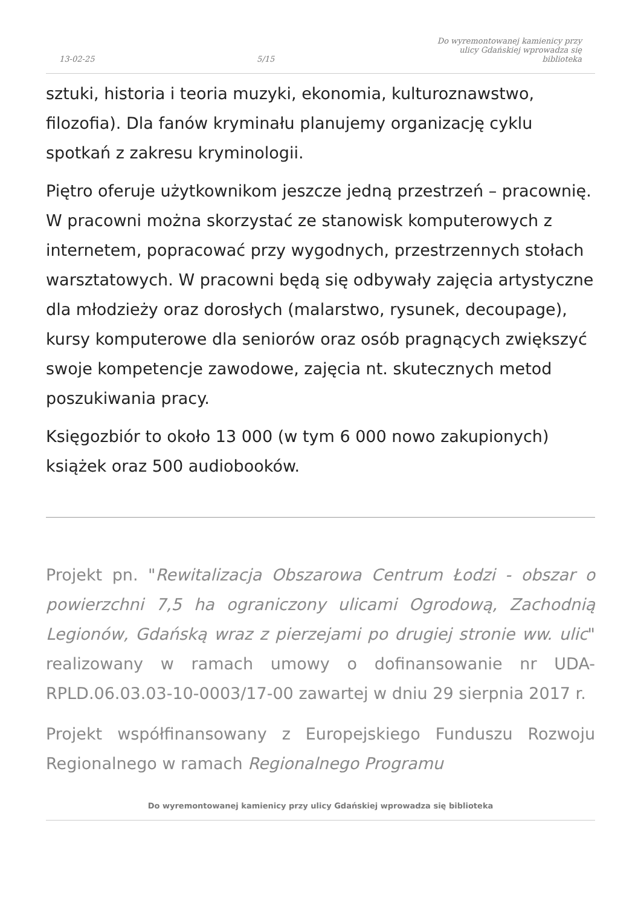13-02-25 5/15 Do wyremontowanej kamienicy przy ulicy Gdańskiej wprowadza się biblioteka
sztuki, historia i teoria muzyki, ekonomia, kulturoznawstwo, filozofia). Dla fanów kryminału planujemy organizację cyklu spotkań z zakresu kryminologii.
Piętro oferuje użytkownikom jeszcze jedną przestrzeń – pracownię. W pracowni można skorzystać ze stanowisk komputerowych z internetem, popracować przy wygodnych, przestrzennych stołach warsztatowych. W pracowni będą się odbywały zajęcia artystyczne dla młodzieży oraz dorosłych (malarstwo, rysunek, decoupage), kursy komputerowe dla seniorów oraz osób pragnących zwiększyć swoje kompetencje zawodowe, zajęcia nt. skutecznych metod poszukiwania pracy.
Księgozbiór to około 13 000 (w tym 6 000 nowo zakupionych) książek oraz 500 audiobooków.
Projekt pn. "Rewitalizacja Obszarowa Centrum Łodzi - obszar o powierzchni 7,5 ha ograniczony ulicami Ogrodową, Zachodnią Legionów, Gdańską wraz z pierzejami po drugiej stronie ww. ulic" realizowany w ramach umowy o dofinansowanie nr UDA-RPLD.06.03.03-10-0003/17-00 zawartej w dniu 29 sierpnia 2017 r.
Projekt współfinansowany z Europejskiego Funduszu Rozwoju Regionalnego w ramach Regionalnego Programu
Do wyremontowanej kamienicy przy ulicy Gdańskiej wprowadza się biblioteka